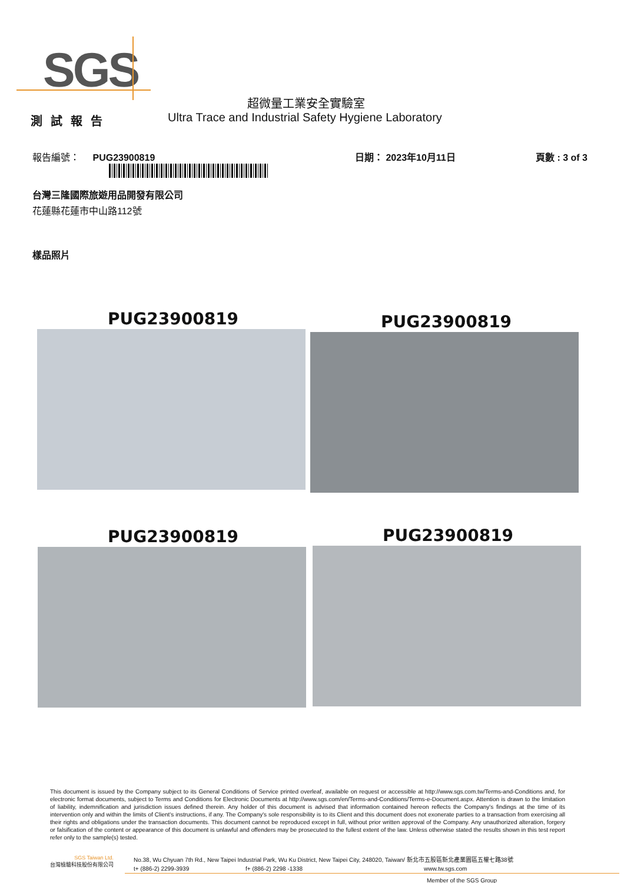SGS
超微量工業安全實驗室
測試報告
Ultra Trace and Industrial Safety Hygiene Laboratory
報告編號： PUG23900819 日期： 2023年10月11日 頁數 : 3 of 3
台灣三隆國際旅遊用品開發有限公司
花蓮縣花蓮市中山路112號
樣品照片
PUG23900819 PUG23900819
PUG23900819 PUG23900819
This document is issued by the Company subject to its General Conditions of Service printed overleaf, available on request or accessible at http://www.sgs.com.tw/Terms-and-Conditions and, for electronic format documents, subject to Terms and Conditions for Electronic Documents at http://www.sgs.com/en/Terms-and-Conditions/Terms-e-Document.aspx. Attention is drawn to the limitation of liability, indemnification and jurisdiction issues defined therein. Any holder of this document is advised that information contained hereon reflects the Company's findings at the time of its intervention only and within the limits of Client's instructions, if any. The Company's sole responsibility is to its Client and this document does not exonerate parties to a transaction from exercising all their rights and obligations under the transaction documents. This document cannot be reproduced except in full, without prior written approval of the Company. Any unauthorized alteration, forgery or falsification of the content or appearance of this document is unlawful and offenders may be prosecuted to the fullest extent of the law. Unless otherwise stated the results shown in this test report refer only to the sample(s) tested.
SGS Taiwan Ltd.
台灣檢驗科技股份有限公司
No.38, Wu Chyuan 7th Rd., New Taipei Industrial Park, Wu Ku District, New Taipei City, 248020, Taiwan/ 新北市五股區新北產業園區五權七路38號
t+ (886-2) 2299-3939 f+ (886-2) 2298 -1338 www.tw.sgs.com
Member of the SGS Group